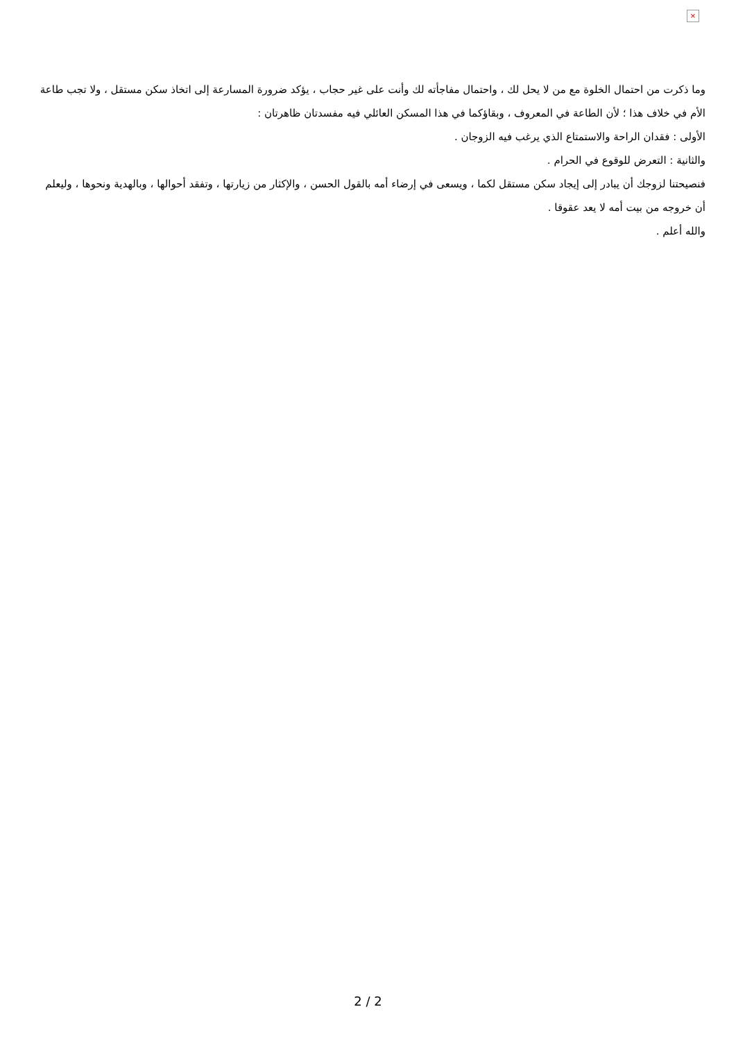×
وما ذكرت من احتمال الخلوة مع من لا يحل لك ، واحتمال مفاجأته لك وأنت على غير حجاب ، يؤكد ضرورة المسارعة إلى اتخاذ سكن مستقل ، ولا تجب طاعة الأم في خلاف هذا ؛ لأن الطاعة في المعروف ، وبقاؤكما في هذا المسكن العائلي فيه مفسدتان ظاهرتان :
الأولى : فقدان الراحة والاستمتاع الذي يرغب فيه الزوجان .
والثانية : التعرض للوقوع في الحرام .
فنصيحتنا لزوجك أن يبادر إلى إيجاد سكن مستقل لكما ، ويسعى في إرضاء أمه بالقول الحسن ، والإكثار من زيارتها ، وتفقد أحوالها ، وبالهدية ونحوها ، وليعلم أن خروجه من بيت أمه لا يعد عقوقا .
والله أعلم .
2 / 2